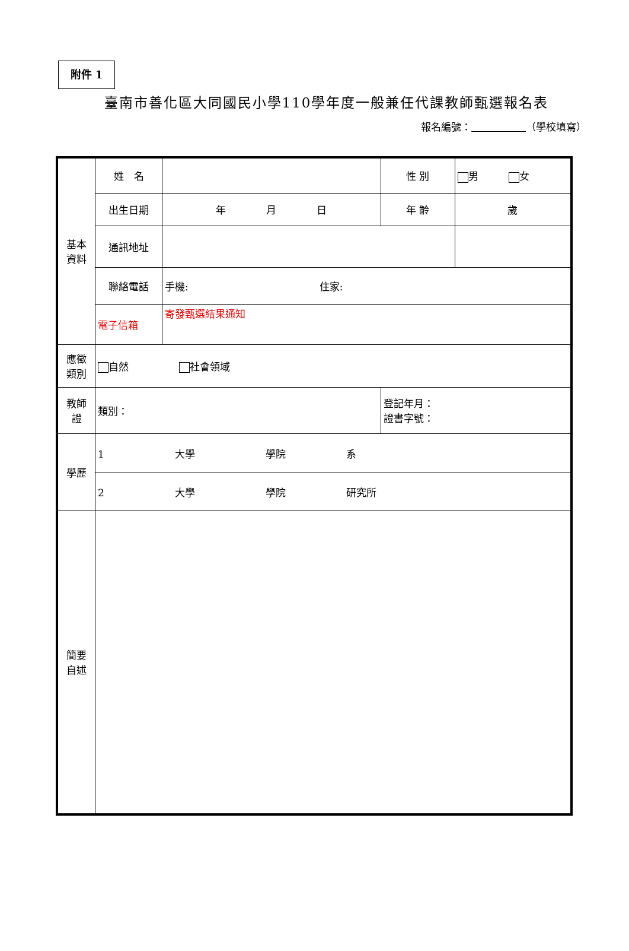附件 1
臺南市善化區大同國民小學110學年度一般兼任代課教師甄選報名表
報名編號： （學校填寫）
| 基本 資料 | 姓 名 | | | 性 別 | 男 女 |
| | 出生日期 | 年 月 日 | | 年 齡 | 歲 |
| | 通訊地址 | | | | |
| | 聯絡電話 | 手機: 住家: | | | |
| | 電子信箱 | 寄發甄選結果通知 | | | |
| 應徵 類別 | 自然 社會領域 | | | | |
| 教師 證 | 類別： | | 登記年月： 證書字號： | | |
| 學歷 | 1 大學 學院 系 | | | | |
| | 2 大學 學院 研究所 | | | | |
| 簡要 自述 | | | | | |